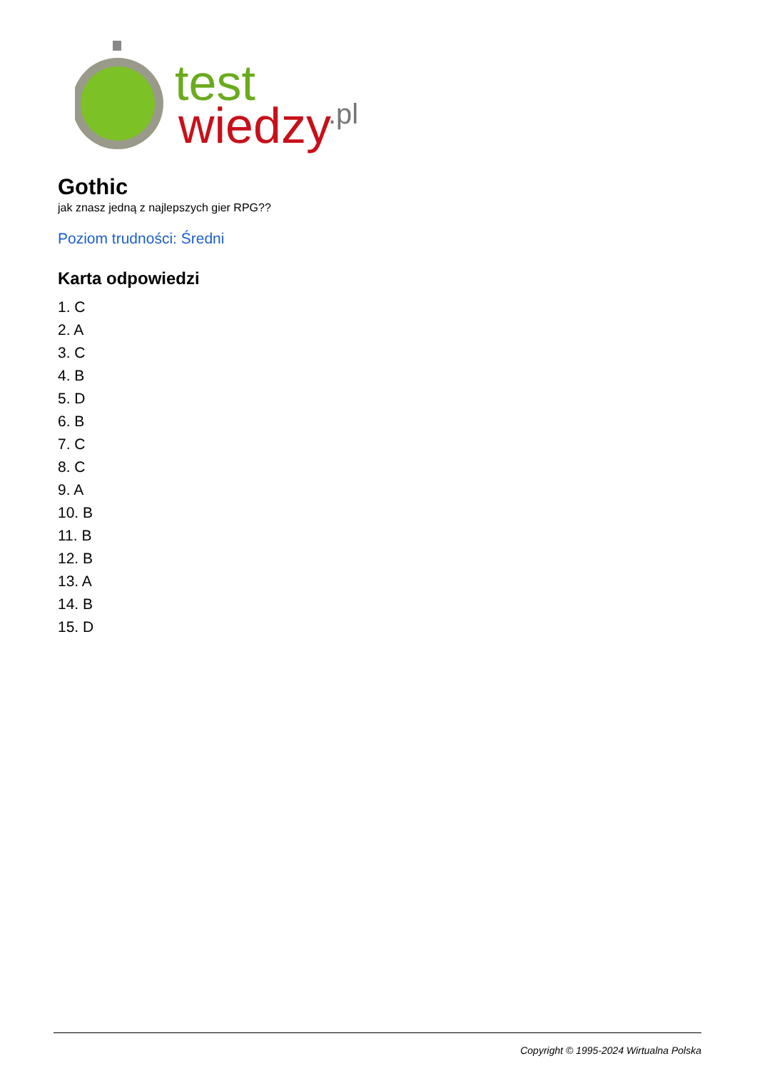test
wiedzy
.pl
Gothic
jak znasz jedną z najlepszych gier RPG??
Poziom trudności: Średni
Karta odpowiedzi
1. C
2. A
3. C
4. B
5. D
6. B
7. C
8. C
9. A
10. B
11. B
12. B
13. A
14. B
15. D
Copyright © 1995-2024 Wirtualna Polska